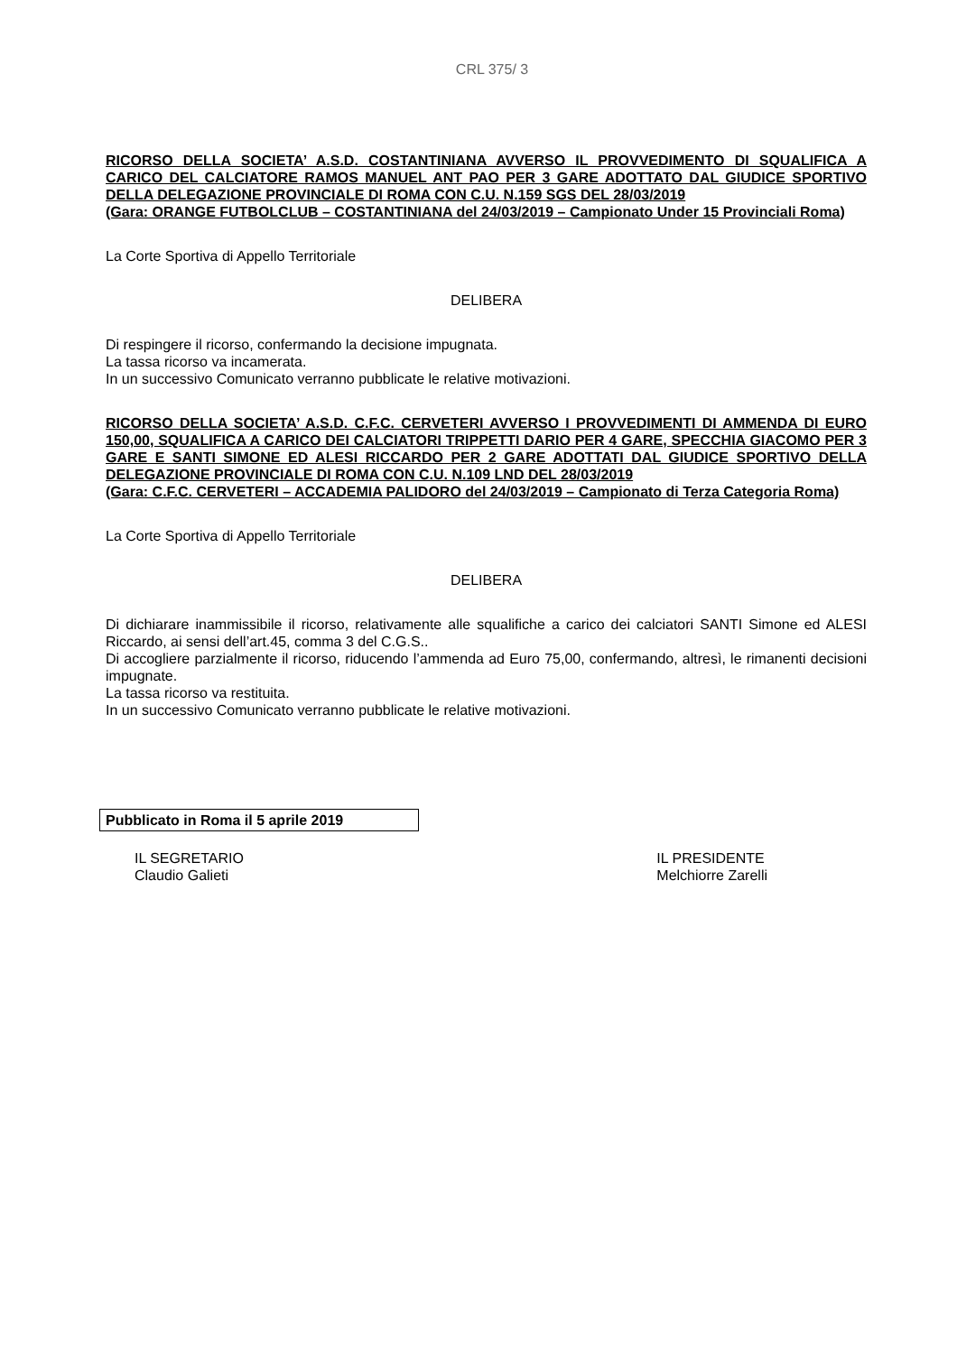CRL 375/ 3
RICORSO DELLA SOCIETA’ A.S.D. COSTANTINIANA AVVERSO IL PROVVEDIMENTO DI SQUALIFICA A CARICO DEL CALCIATORE RAMOS MANUEL ANT PAO PER 3 GARE ADOTTATO DAL GIUDICE SPORTIVO DELLA DELEGAZIONE PROVINCIALE DI ROMA CON C.U. N.159 SGS DEL 28/03/2019
(Gara: ORANGE FUTBOLCLUB – COSTANTINIANA del 24/03/2019 – Campionato Under 15 Provinciali Roma)
La Corte Sportiva di Appello Territoriale
DELIBERA
Di respingere il ricorso, confermando la decisione impugnata.
La tassa ricorso va incamerata.
In un successivo Comunicato verranno pubblicate le relative motivazioni.
RICORSO DELLA SOCIETA’ A.S.D. C.F.C. CERVETERI AVVERSO I PROVVEDIMENTI DI AMMENDA DI EURO 150,00, SQUALIFICA A CARICO DEI CALCIATORI TRIPPETTI DARIO PER 4 GARE, SPECCHIA GIACOMO PER 3 GARE E SANTI SIMONE ED ALESI RICCARDO PER 2 GARE ADOTTATI DAL GIUDICE SPORTIVO DELLA DELEGAZIONE PROVINCIALE DI ROMA CON C.U. N.109 LND DEL 28/03/2019
(Gara: C.F.C. CERVETERI – ACCADEMIA PALIDORO del 24/03/2019 – Campionato di Terza Categoria Roma)
La Corte Sportiva di Appello Territoriale
DELIBERA
Di dichiarare inammissibile il ricorso, relativamente alle squalifiche a carico dei calciatori SANTI Simone ed ALESI Riccardo, ai sensi dell’art.45, comma 3 del C.G.S..
Di accogliere parzialmente il ricorso, riducendo l’ammenda ad Euro 75,00, confermando, altresì, le rimanenti decisioni impugnate.
La tassa ricorso va restituita.
In un successivo Comunicato verranno pubblicate le relative motivazioni.
Pubblicato in Roma il 5 aprile 2019
IL SEGRETARIO
Claudio Galieti
IL PRESIDENTE
Melchiorre Zarelli